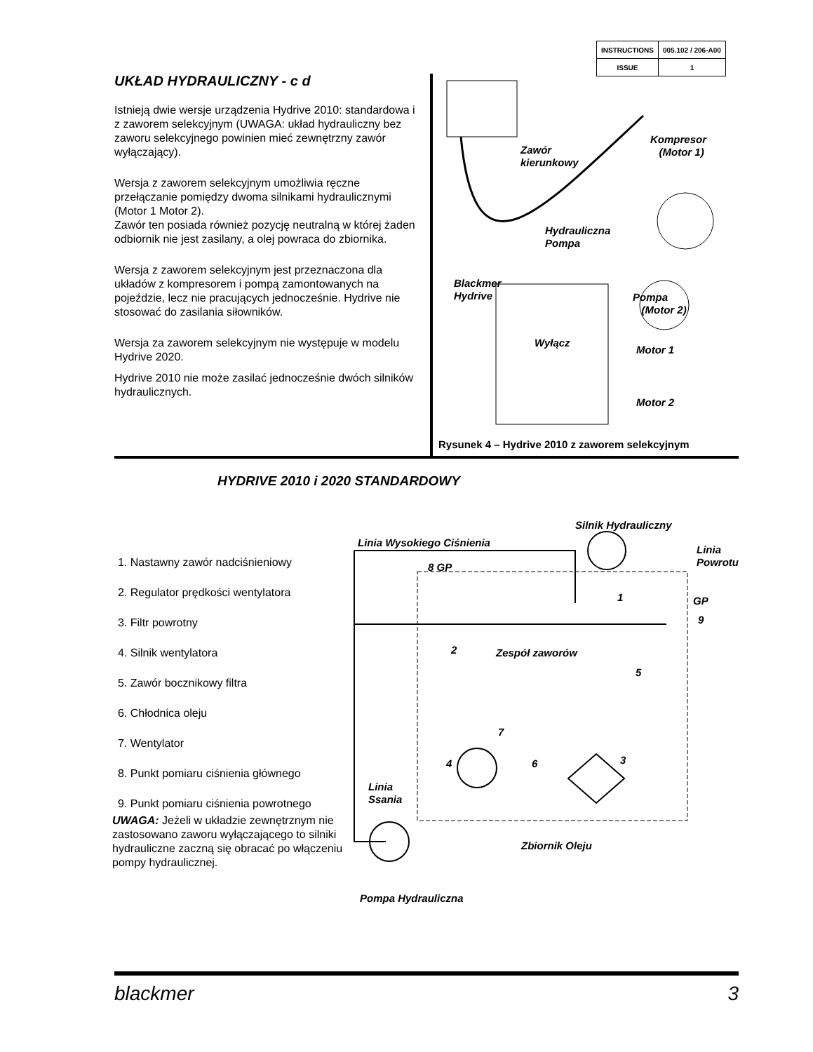| INSTRUCTIONS | 005.102 / 206-A00 |
| ISSUE | 1 |
UKŁAD HYDRAULICZNY - c d
Istnieją dwie wersje urządzenia Hydrive 2010: standardowa i z zaworem selekcyjnym (UWAGA: układ hydrauliczny bez zaworu selekcyjnego powinien mieć zewnętrzny zawór wyłączający).
Wersja z zaworem selekcyjnym umożliwia ręczne przełączanie pomiędzy dwoma silnikami hydraulicznymi (Motor 1 Motor 2).
Zawór ten posiada również pozycję neutralną w której żaden odbiornik nie jest zasilany, a olej powraca do zbiornika.
Wersja z zaworem selekcyjnym jest przeznaczona dla układów z kompresorem i pompą zamontowanych na pojeździe, lecz nie pracujących jednocześnie. Hydrive nie stosować do zasilania siłowników.
Wersja za zaworem selekcyjnym nie występuje w modelu Hydrive 2020.
Hydrive 2010 nie może zasilać jednocześnie dwóch silników hydraulicznych.
Zawór
kierunkowy
Kompresor
(Motor 1)
Hydrauliczna
Pompa
Blackmer
Hydrive
Pompa
(Motor 2)
Wyłącz
Motor 1
Motor 2
Rysunek 4 – Hydrive 2010 z zaworem selekcyjnym
HYDRIVE 2010 i 2020 STANDARDOWY
1. Nastawny zawór nadciśnieniowy
2. Regulator prędkości wentylatora
3. Filtr powrotny
4. Silnik wentylatora
5. Zawór bocznikowy filtra
6. Chłodnica oleju
7. Wentylator
8. Punkt pomiaru ciśnienia głównego
9. Punkt pomiaru ciśnienia powrotnego
UWAGA: Jeżeli w układzie zewnętrznym nie zastosowano zaworu wyłączającego to silniki hydrauliczne zaczną się obracać po włączeniu pompy hydraulicznej.
Silnik Hydrauliczny
Linia Wysokiego Ciśnienia
Linia
Powrotu
8 GP
GP
9
1
2 Zespół zaworów
5
7
4 6 3
Linia
Ssania
Zbiornik Oleju
Pompa Hydrauliczna
blackmer 3